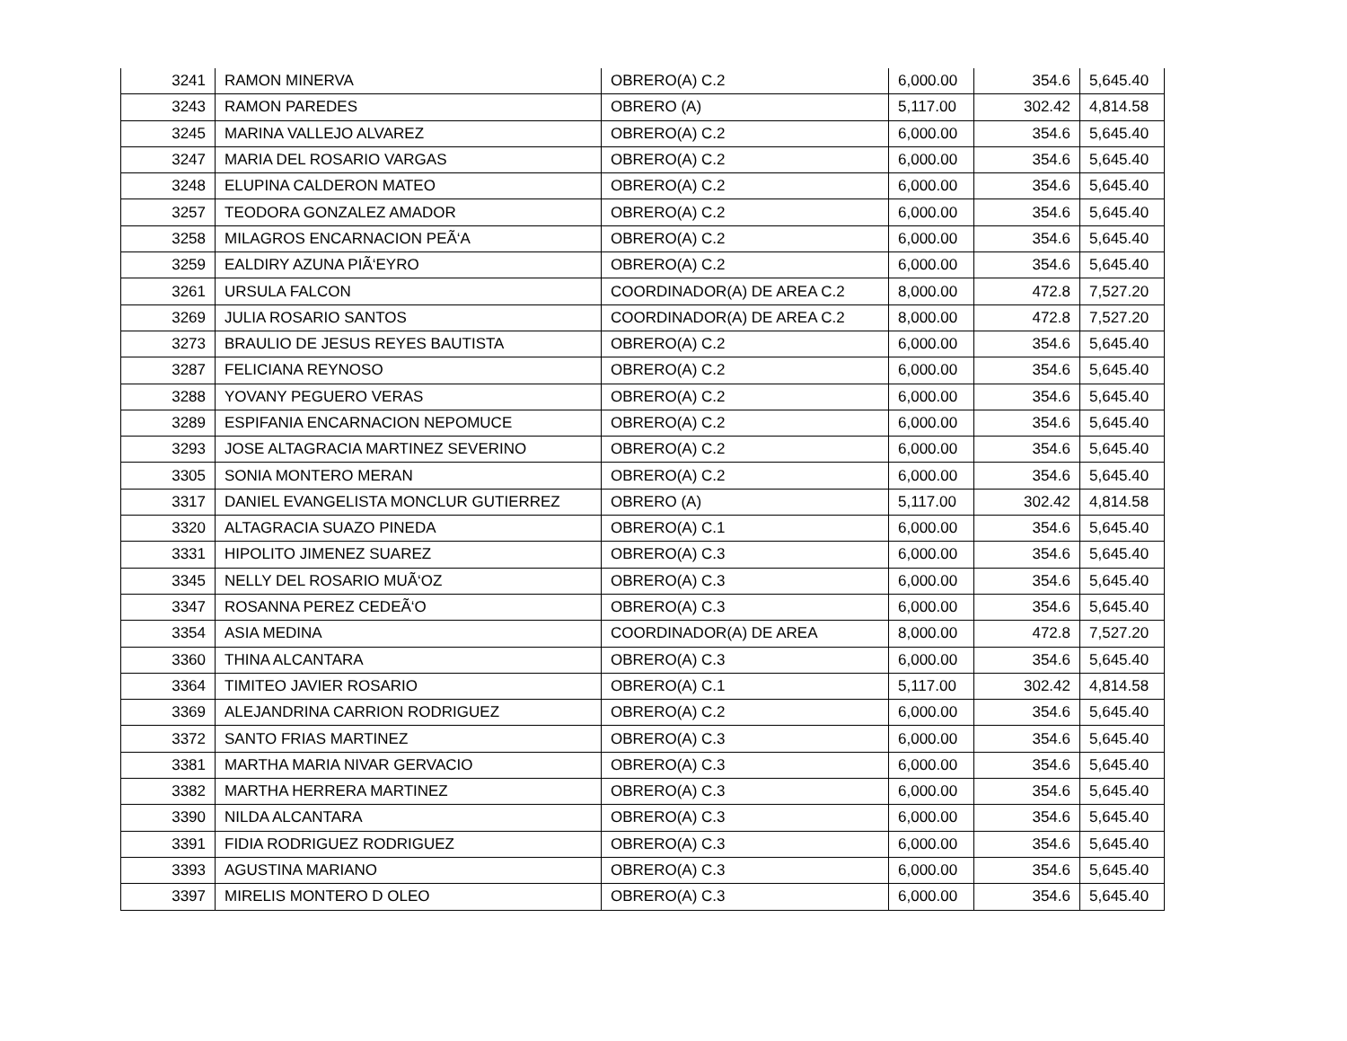| 3241 | RAMON MINERVA | OBRERO(A) C.2 | 6,000.00 | 354.6 | 5,645.40 |
| 3243 | RAMON PAREDES | OBRERO (A) | 5,117.00 | 302.42 | 4,814.58 |
| 3245 | MARINA VALLEJO ALVAREZ | OBRERO(A) C.2 | 6,000.00 | 354.6 | 5,645.40 |
| 3247 | MARIA DEL ROSARIO VARGAS | OBRERO(A) C.2 | 6,000.00 | 354.6 | 5,645.40 |
| 3248 | ELUPINA CALDERON MATEO | OBRERO(A) C.2 | 6,000.00 | 354.6 | 5,645.40 |
| 3257 | TEODORA GONZALEZ AMADOR | OBRERO(A) C.2 | 6,000.00 | 354.6 | 5,645.40 |
| 3258 | MILAGROS ENCARNACION PEÃ‘A | OBRERO(A) C.2 | 6,000.00 | 354.6 | 5,645.40 |
| 3259 | EALDIRY AZUNA PIÃ‘EYRO | OBRERO(A) C.2 | 6,000.00 | 354.6 | 5,645.40 |
| 3261 | URSULA FALCON | COORDINADOR(A) DE AREA C.2 | 8,000.00 | 472.8 | 7,527.20 |
| 3269 | JULIA ROSARIO SANTOS | COORDINADOR(A) DE AREA C.2 | 8,000.00 | 472.8 | 7,527.20 |
| 3273 | BRAULIO DE JESUS REYES BAUTISTA | OBRERO(A) C.2 | 6,000.00 | 354.6 | 5,645.40 |
| 3287 | FELICIANA REYNOSO | OBRERO(A) C.2 | 6,000.00 | 354.6 | 5,645.40 |
| 3288 | YOVANY PEGUERO VERAS | OBRERO(A) C.2 | 6,000.00 | 354.6 | 5,645.40 |
| 3289 | ESPIFANIA ENCARNACION NEPOMUCE | OBRERO(A) C.2 | 6,000.00 | 354.6 | 5,645.40 |
| 3293 | JOSE ALTAGRACIA MARTINEZ SEVERINO | OBRERO(A) C.2 | 6,000.00 | 354.6 | 5,645.40 |
| 3305 | SONIA MONTERO MERAN | OBRERO(A) C.2 | 6,000.00 | 354.6 | 5,645.40 |
| 3317 | DANIEL EVANGELISTA MONCLUR GUTIERREZ | OBRERO (A) | 5,117.00 | 302.42 | 4,814.58 |
| 3320 | ALTAGRACIA SUAZO PINEDA | OBRERO(A) C.1 | 6,000.00 | 354.6 | 5,645.40 |
| 3331 | HIPOLITO JIMENEZ SUAREZ | OBRERO(A) C.3 | 6,000.00 | 354.6 | 5,645.40 |
| 3345 | NELLY DEL ROSARIO MUÃ‘OZ | OBRERO(A) C.3 | 6,000.00 | 354.6 | 5,645.40 |
| 3347 | ROSANNA PEREZ CEDEÃ‘O | OBRERO(A) C.3 | 6,000.00 | 354.6 | 5,645.40 |
| 3354 | ASIA MEDINA | COORDINADOR(A) DE AREA | 8,000.00 | 472.8 | 7,527.20 |
| 3360 | THINA ALCANTARA | OBRERO(A) C.3 | 6,000.00 | 354.6 | 5,645.40 |
| 3364 | TIMITEO JAVIER ROSARIO | OBRERO(A) C.1 | 5,117.00 | 302.42 | 4,814.58 |
| 3369 | ALEJANDRINA CARRION RODRIGUEZ | OBRERO(A) C.2 | 6,000.00 | 354.6 | 5,645.40 |
| 3372 | SANTO FRIAS MARTINEZ | OBRERO(A) C.3 | 6,000.00 | 354.6 | 5,645.40 |
| 3381 | MARTHA MARIA NIVAR GERVACIO | OBRERO(A) C.3 | 6,000.00 | 354.6 | 5,645.40 |
| 3382 | MARTHA HERRERA MARTINEZ | OBRERO(A) C.3 | 6,000.00 | 354.6 | 5,645.40 |
| 3390 | NILDA ALCANTARA | OBRERO(A) C.3 | 6,000.00 | 354.6 | 5,645.40 |
| 3391 | FIDIA RODRIGUEZ RODRIGUEZ | OBRERO(A) C.3 | 6,000.00 | 354.6 | 5,645.40 |
| 3393 | AGUSTINA MARIANO | OBRERO(A) C.3 | 6,000.00 | 354.6 | 5,645.40 |
| 3397 | MIRELIS MONTERO D OLEO | OBRERO(A) C.3 | 6,000.00 | 354.6 | 5,645.40 |